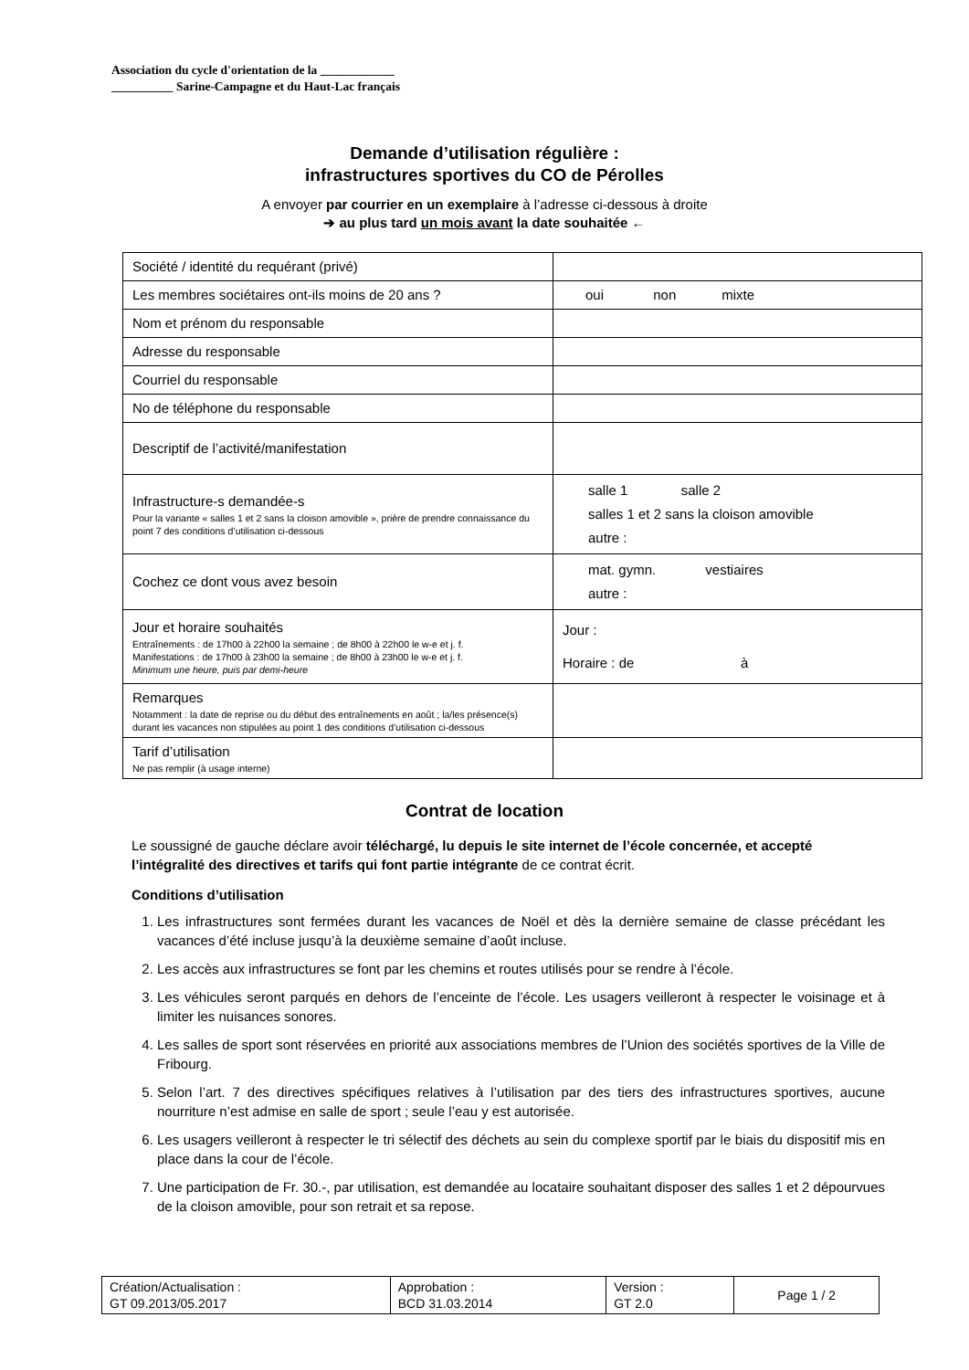Association du cycle d'orientation de la ____________
__________ Sarine-Campagne et du Haut-Lac français
Demande d’utilisation régulière :
infrastructures sportives du CO de Pérolles
A envoyer par courrier en un exemplaire à l’adresse ci-dessous à droite
➔ au plus tard un mois avant la date souhaitée ←
| Société / identité du requérant (privé) | |
| Les membres sociétaires ont-ils moins de 20 ans ? | oui non mixte |
| Nom et prénom du responsable | |
| Adresse du responsable | |
| Courriel du responsable | |
| No de téléphone du responsable | |
| Descriptif de l’activité/manifestation | |
| Infrastructure-s demandée-s Pour la variante « salles 1 et 2 sans la cloison amovible », prière de prendre connaissance du point 7 des conditions d’utilisation ci-dessous | salle 1 salle 2 salles 1 et 2 sans la cloison amovible autre : |
| Cochez ce dont vous avez besoin | mat. gymn. vestiaires autre : |
| Jour et horaire souhaités Entraînements : de 17h00 à 22h00 la semaine ; de 8h00 à 22h00 le w-e et j. f. Manifestations : de 17h00 à 23h00 la semaine ; de 8h00 à 23h00 le w-e et j. f. Minimum une heure, puis par demi-heure | Jour : Horaire : de à |
| Remarques Notamment : la date de reprise ou du début des entraînements en août ; la/les présence(s) durant les vacances non stipulées au point 1 des conditions d’utilisation ci-dessous | |
| Tarif d’utilisation Ne pas remplir (à usage interne) | |
Contrat de location
Le soussigné de gauche déclare avoir téléchargé, lu depuis le site internet de l’école concernée, et accepté l’intégralité des directives et tarifs qui font partie intégrante de ce contrat écrit.
Conditions d’utilisation
1. Les infrastructures sont fermées durant les vacances de Noël et dès la dernière semaine de classe précédant les vacances d’été incluse jusqu’à la deuxième semaine d’août incluse.
2. Les accès aux infrastructures se font par les chemins et routes utilisés pour se rendre à l’école.
3. Les véhicules seront parqués en dehors de l’enceinte de l’école. Les usagers veilleront à respecter le voisinage et à limiter les nuisances sonores.
4. Les salles de sport sont réservées en priorité aux associations membres de l’Union des sociétés sportives de la Ville de Fribourg.
5. Selon l’art. 7 des directives spécifiques relatives à l’utilisation par des tiers des infrastructures sportives, aucune nourriture n’est admise en salle de sport ; seule l’eau y est autorisée.
6. Les usagers veilleront à respecter le tri sélectif des déchets au sein du complexe sportif par le biais du dispositif mis en place dans la cour de l’école.
7. Une participation de Fr. 30.-, par utilisation, est demandée au locataire souhaitant disposer des salles 1 et 2 dépourvues de la cloison amovible, pour son retrait et sa repose.
| Création/Actualisation : GT 09.2013/05.2017 | Approbation : BCD 31.03.2014 | Version : GT 2.0 | Page 1 / 2 |